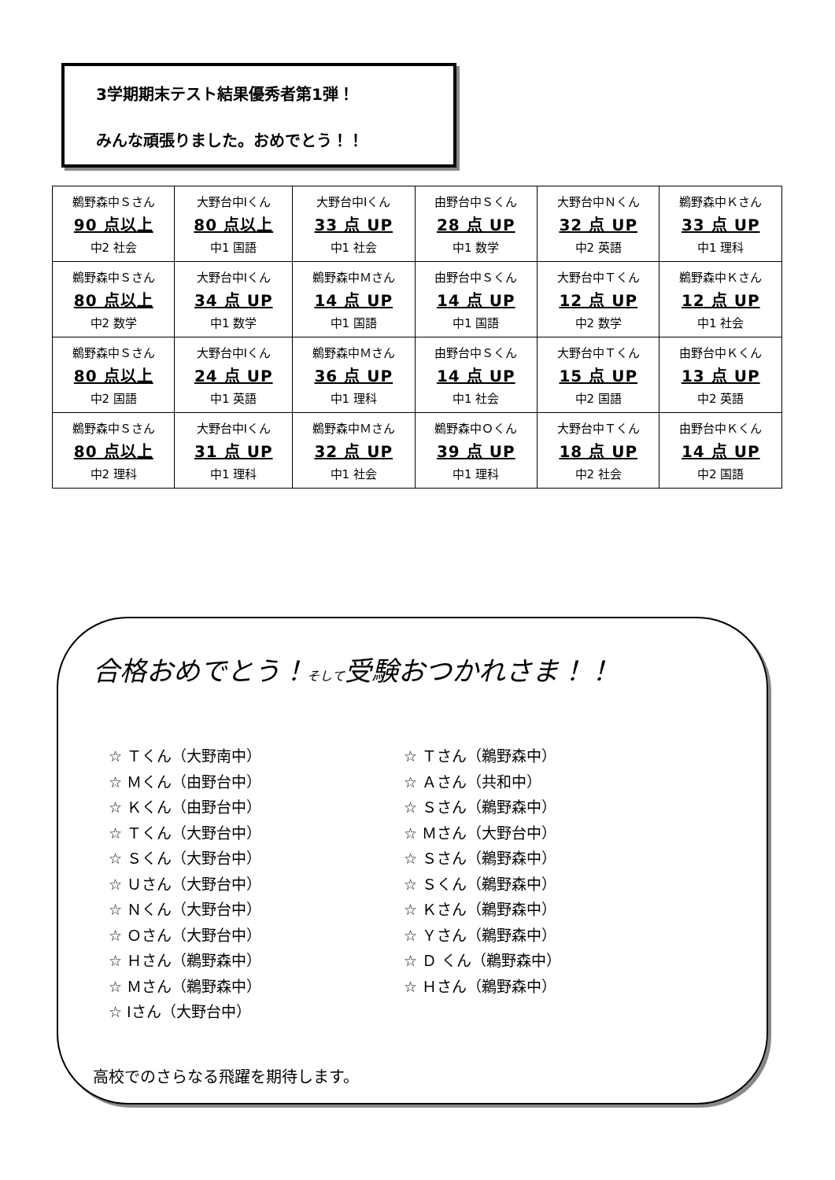3学期期末テスト結果優秀者第1弾！
みんな頑張りました。おめでとう！！
| 鵜野森中Ｓさん 90 点以上 中2 社会 | 大野台中Iくん 80 点以上 中1 国語 | 大野台中Iくん 33 点 UP 中1 社会 | 由野台中Ｓくん 28 点 UP 中1 数学 | 大野台中Ｎくん 32 点 UP 中2 英語 | 鵜野森中Ｋさん 33 点 UP 中1 理科 |
| 鵜野森中Ｓさん 80 点以上 中2 数学 | 大野台中Iくん 34 点 UP 中1 数学 | 鵜野森中Ｍさん 14 点 UP 中1 国語 | 由野台中Ｓくん 14 点 UP 中1 国語 | 大野台中Ｔくん 12 点 UP 中2 数学 | 鵜野森中Ｋさん 12 点 UP 中1 社会 |
| 鵜野森中Ｓさん 80 点以上 中2 国語 | 大野台中Iくん 24 点 UP 中1 英語 | 鵜野森中Ｍさん 36 点 UP 中1 理科 | 由野台中Ｓくん 14 点 UP 中1 社会 | 大野台中Ｔくん 15 点 UP 中2 国語 | 由野台中Ｋくん 13 点 UP 中2 英語 |
| 鵜野森中Ｓさん 80 点以上 中2 理科 | 大野台中Iくん 31 点 UP 中1 理科 | 鵜野森中Ｍさん 32 点 UP 中1 社会 | 鵜野森中Ｏくん 39 点 UP 中1 理科 | 大野台中Ｔくん 18 点 UP 中2 社会 | 由野台中Ｋくん 14 点 UP 中2 国語 |
合格おめでとう！そして受験おつかれさま！！
☆ Ｔくん（大野南中）
☆ Ｍくん（由野台中）
☆ Ｋくん（由野台中）
☆ Ｔくん（大野台中）
☆ Ｓくん（大野台中）
☆ Ｕさん（大野台中）
☆ Ｎくん（大野台中）
☆ Ｏさん（大野台中）
☆ Ｈさん（鵜野森中）
☆ Ｍさん（鵜野森中）
☆ Iさん（大野台中）
☆ Ｔさん（鵜野森中）
☆ Ａさん（共和中）
☆ Ｓさん（鵜野森中）
☆ Ｍさん（大野台中）
☆ Ｓさん（鵜野森中）
☆ Ｓくん（鵜野森中）
☆ Ｋさん（鵜野森中）
☆ Ｙさん（鵜野森中）
☆ Ｄ くん（鵜野森中）
☆ Ｈさん（鵜野森中）
高校でのさらなる飛躍を期待します。